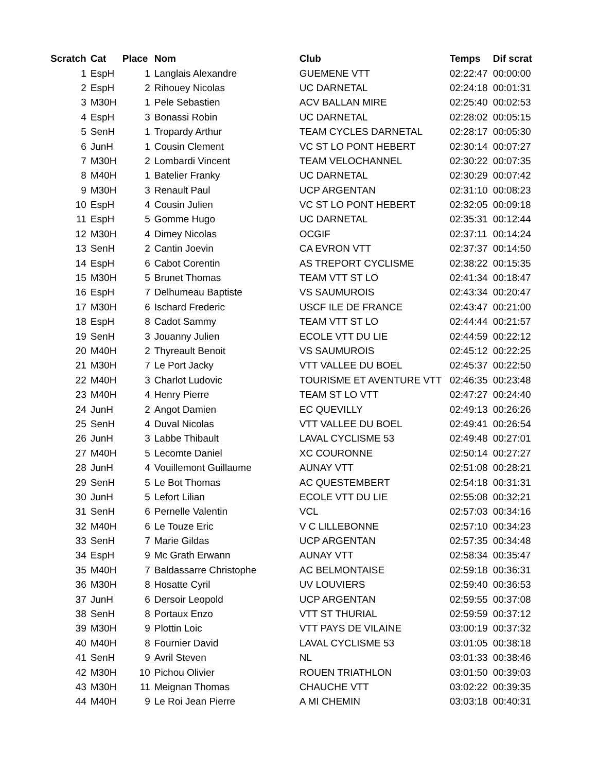| Scratch | Cat | Place | Nom | Club | Temps | Dif scrat |
| --- | --- | --- | --- | --- | --- | --- |
| 1 | EspH | 1 | Langlais Alexandre | GUEMENE VTT | 02:22:47 | 00:00:00 |
| 2 | EspH | 2 | Rihouey Nicolas | UC DARNETAL | 02:24:18 | 00:01:31 |
| 3 | M30H | 1 | Pele Sebastien | ACV BALLAN MIRE | 02:25:40 | 00:02:53 |
| 4 | EspH | 3 | Bonassi Robin | UC DARNETAL | 02:28:02 | 00:05:15 |
| 5 | SenH | 1 | Tropardy Arthur | TEAM CYCLES DARNETAL | 02:28:17 | 00:05:30 |
| 6 | JunH | 1 | Cousin Clement | VC ST LO PONT HEBERT | 02:30:14 | 00:07:27 |
| 7 | M30H | 2 | Lombardi Vincent | TEAM VELOCHANNEL | 02:30:22 | 00:07:35 |
| 8 | M40H | 1 | Batelier Franky | UC DARNETAL | 02:30:29 | 00:07:42 |
| 9 | M30H | 3 | Renault Paul | UCP ARGENTAN | 02:31:10 | 00:08:23 |
| 10 | EspH | 4 | Cousin Julien | VC ST LO PONT HEBERT | 02:32:05 | 00:09:18 |
| 11 | EspH | 5 | Gomme Hugo | UC DARNETAL | 02:35:31 | 00:12:44 |
| 12 | M30H | 4 | Dimey Nicolas | OCGIF | 02:37:11 | 00:14:24 |
| 13 | SenH | 2 | Cantin Joevin | CA EVRON VTT | 02:37:37 | 00:14:50 |
| 14 | EspH | 6 | Cabot Corentin | AS TREPORT CYCLISME | 02:38:22 | 00:15:35 |
| 15 | M30H | 5 | Brunet Thomas | TEAM VTT ST LO | 02:41:34 | 00:18:47 |
| 16 | EspH | 7 | Delhumeau Baptiste | VS SAUMUROIS | 02:43:34 | 00:20:47 |
| 17 | M30H | 6 | Ischard Frederic | USCF ILE DE FRANCE | 02:43:47 | 00:21:00 |
| 18 | EspH | 8 | Cadot Sammy | TEAM VTT ST LO | 02:44:44 | 00:21:57 |
| 19 | SenH | 3 | Jouanny Julien | ECOLE VTT DU LIE | 02:44:59 | 00:22:12 |
| 20 | M40H | 2 | Thyreault Benoit | VS SAUMUROIS | 02:45:12 | 00:22:25 |
| 21 | M30H | 7 | Le Port Jacky | VTT VALLEE DU BOEL | 02:45:37 | 00:22:50 |
| 22 | M40H | 3 | Charlot Ludovic | TOURISME ET AVENTURE VTT | 02:46:35 | 00:23:48 |
| 23 | M40H | 4 | Henry Pierre | TEAM ST LO VTT | 02:47:27 | 00:24:40 |
| 24 | JunH | 2 | Angot Damien | EC QUEVILLY | 02:49:13 | 00:26:26 |
| 25 | SenH | 4 | Duval Nicolas | VTT VALLEE DU BOEL | 02:49:41 | 00:26:54 |
| 26 | JunH | 3 | Labbe Thibault | LAVAL CYCLISME 53 | 02:49:48 | 00:27:01 |
| 27 | M40H | 5 | Lecomte Daniel | XC COURONNE | 02:50:14 | 00:27:27 |
| 28 | JunH | 4 | Vouillemont Guillaume | AUNAY VTT | 02:51:08 | 00:28:21 |
| 29 | SenH | 5 | Le Bot Thomas | AC QUESTEMBERT | 02:54:18 | 00:31:31 |
| 30 | JunH | 5 | Lefort Lilian | ECOLE VTT DU LIE | 02:55:08 | 00:32:21 |
| 31 | SenH | 6 | Pernelle Valentin | VCL | 02:57:03 | 00:34:16 |
| 32 | M40H | 6 | Le Touze Eric | V C LILLEBONNE | 02:57:10 | 00:34:23 |
| 33 | SenH | 7 | Marie Gildas | UCP ARGENTAN | 02:57:35 | 00:34:48 |
| 34 | EspH | 9 | Mc Grath Erwann | AUNAY VTT | 02:58:34 | 00:35:47 |
| 35 | M40H | 7 | Baldassarre Christophe | AC BELMONTAISE | 02:59:18 | 00:36:31 |
| 36 | M30H | 8 | Hosatte Cyril | UV LOUVIERS | 02:59:40 | 00:36:53 |
| 37 | JunH | 6 | Dersoir Leopold | UCP ARGENTAN | 02:59:55 | 00:37:08 |
| 38 | SenH | 8 | Portaux Enzo | VTT ST THURIAL | 02:59:59 | 00:37:12 |
| 39 | M30H | 9 | Plottin Loic | VTT PAYS DE VILAINE | 03:00:19 | 00:37:32 |
| 40 | M40H | 8 | Fournier David | LAVAL CYCLISME 53 | 03:01:05 | 00:38:18 |
| 41 | SenH | 9 | Avril Steven | NL | 03:01:33 | 00:38:46 |
| 42 | M30H | 10 | Pichou Olivier | ROUEN TRIATHLON | 03:01:50 | 00:39:03 |
| 43 | M30H | 11 | Meignan Thomas | CHAUCHE VTT | 03:02:22 | 00:39:35 |
| 44 | M40H | 9 | Le Roi Jean Pierre | A MI CHEMIN | 03:03:18 | 00:40:31 |